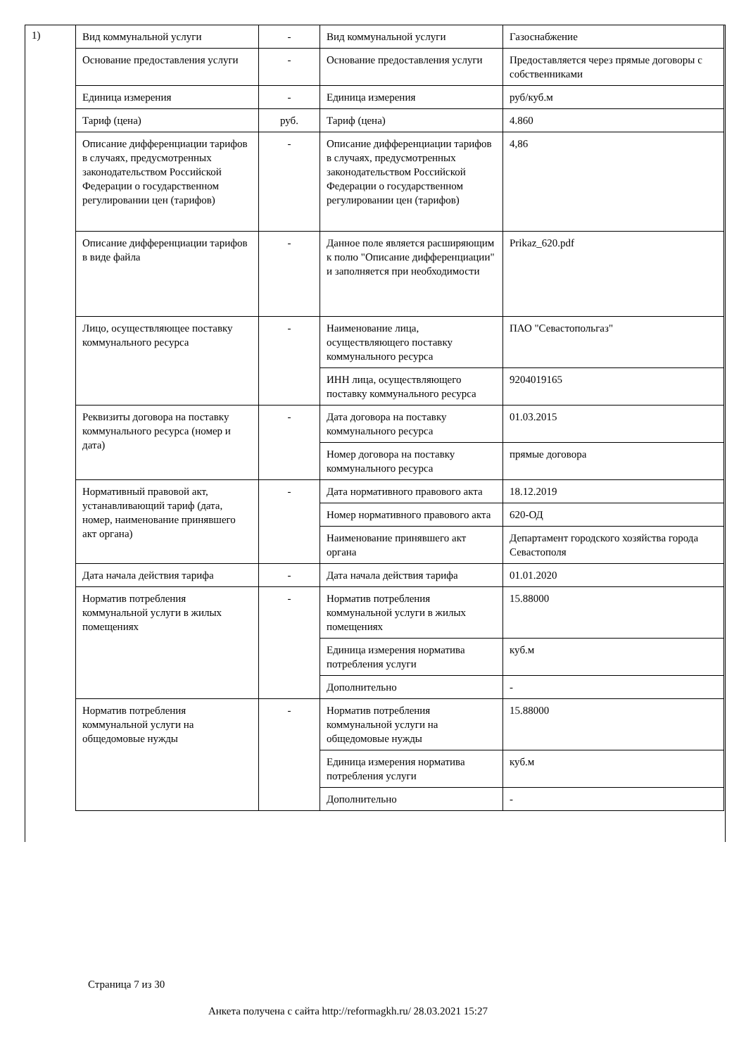1)
| Вид коммунальной услуги | - | Вид коммунальной услуги | Газоснабжение |
| Основание предоставления услуги | - | Основание предоставления услуги | Предоставляется через прямые договоры с собственниками |
| Единица измерения | - | Единица измерения | руб/куб.м |
| Тариф (цена) | руб. | Тариф (цена) | 4.860 |
| Описание дифференциации тарифов в случаях, предусмотренных законодательством Российской Федерации о государственном регулировании цен (тарифов) | - | Описание дифференциации тарифов в случаях, предусмотренных законодательством Российской Федерации о государственном регулировании цен (тарифов) | 4,86 |
| Описание дифференциации тарифов в виде файла | - | Данное поле является расширяющим к полю "Описание дифференциации" и заполняется при необходимости | Prikaz_620.pdf |
| Лицо, осуществляющее поставку коммунального ресурса | - | Наименование лица, осуществляющего поставку коммунального ресурса | ПАО "Севастопольгаз" |
| | | ИНН лица, осуществляющего поставку коммунального ресурса | 9204019165 |
| Реквизиты договора на поставку коммунального ресурса (номер и дата) | - | Дата договора на поставку коммунального ресурса | 01.03.2015 |
| | | Номер договора на поставку коммунального ресурса | прямые договора |
| Нормативный правовой акт, устанавливающий тариф (дата, номер, наименование принявшего акт органа) | - | Дата нормативного правового акта | 18.12.2019 |
| | | Номер нормативного правового акта | 620-ОД |
| | | Наименование принявшего акт органа | Департамент городского хозяйства города Севастополя |
| Дата начала действия тарифа | - | Дата начала действия тарифа | 01.01.2020 |
| Норматив потребления коммунальной услуги в жилых помещениях | - | Норматив потребления коммунальной услуги в жилых помещениях | 15.88000 |
| | | Единица измерения норматива потребления услуги | куб.м |
| | | Дополнительно | - |
| Норматив потребления коммунальной услуги на общедомовые нужды | - | Норматив потребления коммунальной услуги на общедомовые нужды | 15.88000 |
| | | Единица измерения норматива потребления услуги | куб.м |
| | | Дополнительно | - |
Страница 7 из 30
Анкета получена с сайта http://reformagkh.ru/ 28.03.2021 15:27